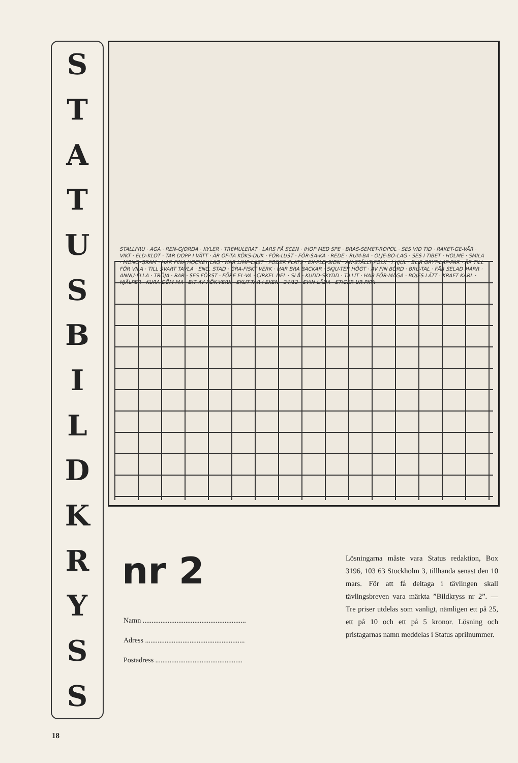STATUSBILDKRYSS
STALLFRU · AGA · REN-GJORDA · KYLER · TREMULERAT · LARS PÅ SCEN · IHOP MED SPE · BRAS-SEMET-ROPOL · SES VID TID · RAKET-GE-VÄR · VIKT · ELD-KLOT · TAR DOPP I VÄTT · ÄR OF-TA KÖKS-DUK · FÖR-LUST · FÖR-SA-KA · REDE · RUM-BA · OLJE-BO-LAG · SES I TIBET · HOLME · SMILA · MONO-GRAM · HAR FINA HOCKEY LAG · HAR LIMP-LAST · FODER PLATS · EX-PLO-SION · AN-STÄLLT FOLK · I HJUL · BLIR GRYT-LAP-PAR · ÄR TILL FÖR VILA · TILL SVART TAVLA · ENG. STAD · GRA-FISKT VERK · HAR BRA BACKAR · SKJU-TER HÖGT · AV FIN BÖRD · BRU-TAL · FÅR SELAD MÄRR · ANNU-ELLA · TRÖJA · RAR · SES FÖRST · FÖRE EL-VA · CIRKEL DEL · SLÅ · KUDD-SKYDD · TILLIT · HAR FÖR-MÅGA · BÖJES LÄTT · KRAFT KARL · HJÄLPER · KURA GÖM-MA · BIT AV RÖK-VERK · SKUT-TAR I EKEN · 24/12 · SVIN-LÅDA · STIGER UR PIPA
nr 2
Namn ..........................................................
Adress ........................................................
Postadress .................................................
Lösningarna måste vara Status redaktion, Box 3196, 103 63 Stockholm 3, tillhanda senast den 10 mars. För att få deltaga i tävlingen skall tävlingsbreven vara märkta ”Bildkryss nr 2”. — Tre priser utdelas som vanligt, nämligen ett på 25, ett på 10 och ett på 5 kronor. Lösning och pristagarnas namn meddelas i Status aprilnummer.
18